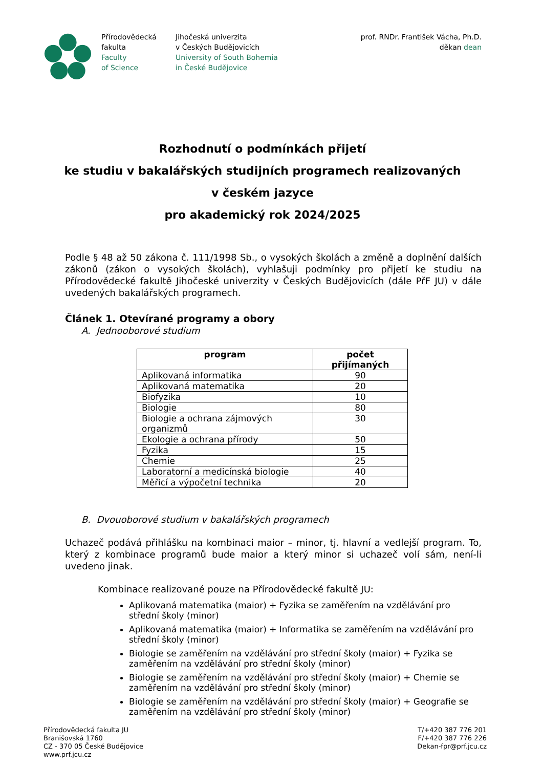Přírodovědecká
fakulta
Faculty
of Science
Jihočeská univerzita
v Českých Budějovicích
University of South Bohemia
in České Budějovice
prof. RNDr. František Vácha, Ph.D.
děkan dean
Rozhodnutí o podmínkách přijetí
ke studiu v bakalářských studijních programech realizovaných
v českém jazyce
pro akademický rok 2024/2025
Podle § 48 až 50 zákona č. 111/1998 Sb., o vysokých školách a změně a doplnění dalších zákonů (zákon o vysokých školách), vyhlašuji podmínky pro přijetí ke studiu na Přírodovědecké fakultě Jihočeské univerzity v Českých Budějovicích (dále PřF JU) v dále uvedených bakalářských programech.
Článek 1. Otevírané programy a obory
A. Jednooborové studium
| program | počet přijímaných |
| --- | --- |
| Aplikovaná informatika | 90 |
| Aplikovaná matematika | 20 |
| Biofyzika | 10 |
| Biologie | 80 |
| Biologie a ochrana zájmových organizmů | 30 |
| Ekologie a ochrana přírody | 50 |
| Fyzika | 15 |
| Chemie | 25 |
| Laboratorní a medicínská biologie | 40 |
| Měřicí a výpočetní technika | 20 |
B. Dvouoborové studium v bakalářských programech
Uchazeč podává přihlášku na kombinaci maior – minor, tj. hlavní a vedlejší program. To, který z kombinace programů bude maior a který minor si uchazeč volí sám, není-li uvedeno jinak.
Kombinace realizované pouze na Přírodovědecké fakultě JU:
Aplikovaná matematika (maior) + Fyzika se zaměřením na vzdělávání pro střední školy (minor)
Aplikovaná matematika (maior) + Informatika se zaměřením na vzdělávání pro střední školy (minor)
Biologie se zaměřením na vzdělávání pro střední školy (maior) + Fyzika se zaměřením na vzdělávání pro střední školy (minor)
Biologie se zaměřením na vzdělávání pro střední školy (maior) + Chemie se zaměřením na vzdělávání pro střední školy (minor)
Biologie se zaměřením na vzdělávání pro střední školy (maior) + Geografie se zaměřením na vzdělávání pro střední školy (minor)
Přírodovědecká fakulta JU
Branišovská 1760
CZ - 370 05 České Budějovice
www.prf.jcu.cz
T/+420 387 776 201
F/+420 387 776 226
Dekan-fpr@prf.jcu.cz